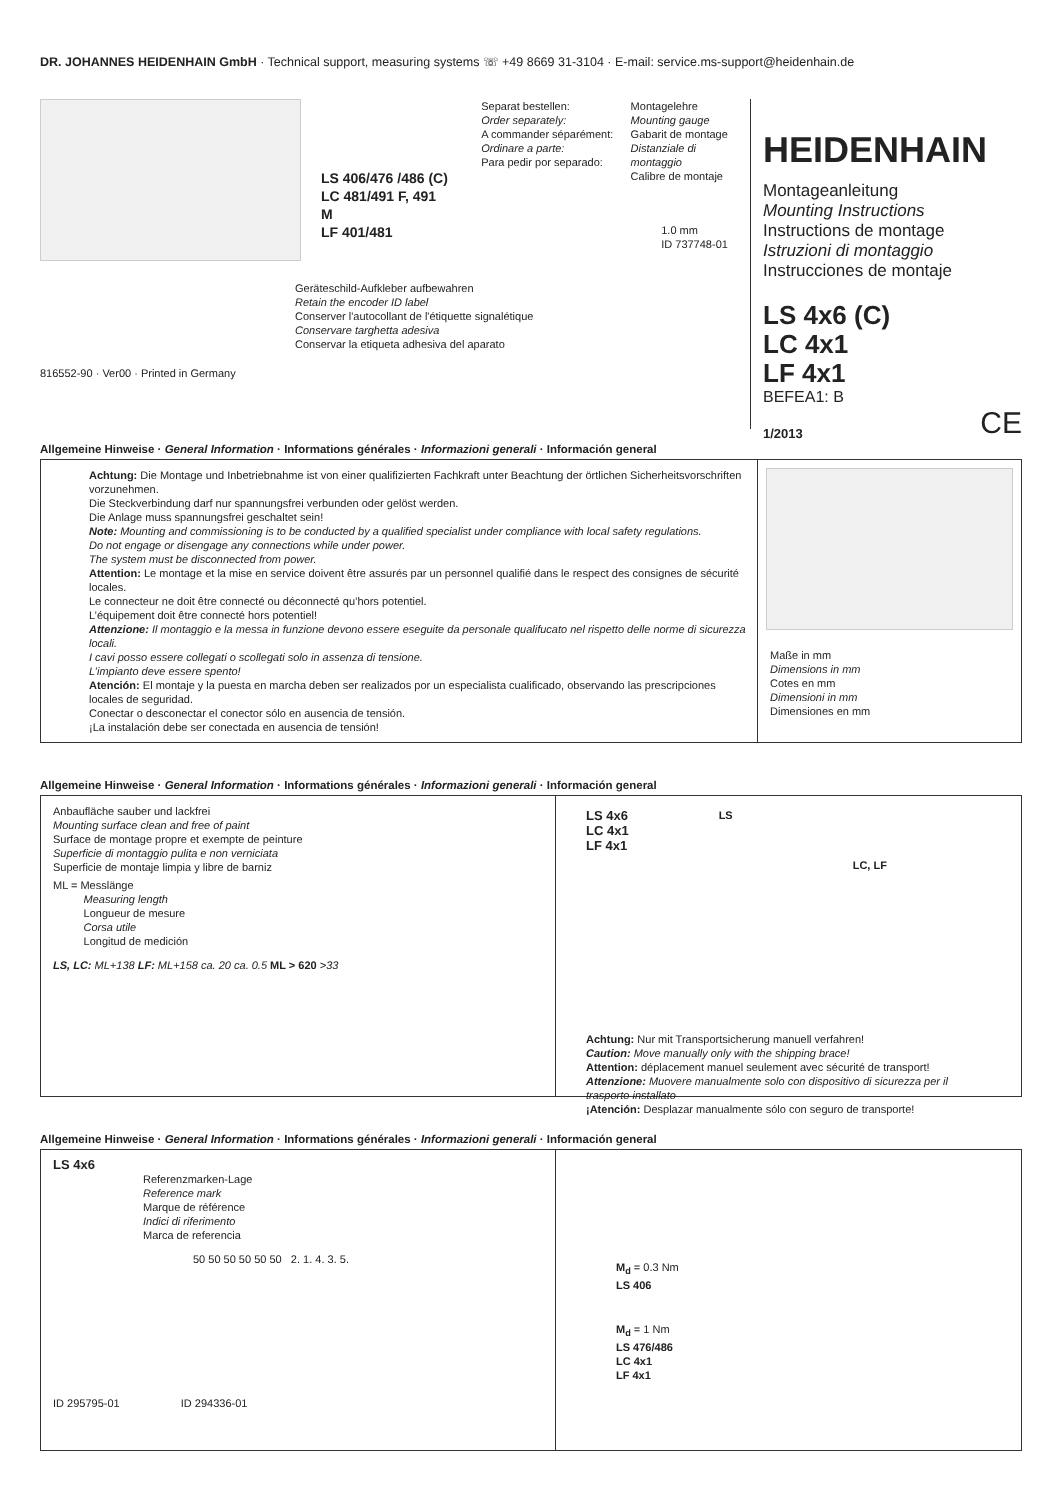DR. JOHANNES HEIDENHAIN GmbH · Technical support, measuring systems ☏ +49 8669 31-3104 · E-mail: service.ms-support@heidenhain.de
LS 406/476 /486 (C)
LC 481/491 F, 491 M
LF 401/481
Separat bestellen:
Order separately:
A commander séparément:
Ordinare a parte:
Para pedir por separado:
Montagelehre
Mounting gauge
Gabarit de montage
Distanziale di montaggio
Calibre de montaje
1.0 mm
ID 737748-01
Geräteschild-Aufkleber aufbewahren
Retain the encoder ID label
Conserver l'autocollant de l'étiquette signalétique
Conservare targhetta adesiva
Conservar la etiqueta adhesiva del aparato
816552-90 · Ver00 · Printed in Germany
HEIDENHAIN
Montageanleitung
Mounting Instructions
Instructions de montage
Istruzioni di montaggio
Instrucciones de montaje
LS 4x6 (C)
LC 4x1
LF 4x1
BEFEA1: B
1/2013 CE
Allgemeine Hinweise · General Information · Informations générales · Informazioni generali · Información general
Achtung: Die Montage und Inbetriebnahme ist von einer qualifizierten Fachkraft unter Beachtung der örtlichen Sicherheitsvorschriften vorzunehmen.
Die Steckverbindung darf nur spannungsfrei verbunden oder gelöst werden.
Die Anlage muss spannungsfrei geschaltet sein!
Note: Mounting and commissioning is to be conducted by a qualified specialist under compliance with local safety regulations.
Do not engage or disengage any connections while under power.
The system must be disconnected from power.
Attention: Le montage et la mise en service doivent être assurés par un personnel qualifié dans le respect des consignes de sécurité locales.
Le connecteur ne doit être connecté ou déconnecté qu’hors potentiel.
L’équipement doit être connecté hors potentiel!
Attenzione: Il montaggio e la messa in funzione devono essere eseguite da personale qualifucato nel rispetto delle norme di sicurezza locali.
I cavi posso essere collegati o scollegati solo in assenza di tensione.
L’impianto deve essere spento!
Atención: El montaje y la puesta en marcha deben ser realizados por un especialista cualificado, observando las prescripciones locales de seguridad.
Conectar o desconectar el conector sólo en ausencia de tensión.
¡La instalación debe ser conectada en ausencia de tensión!
Maße in mm
Dimensions in mm
Cotes en mm
Dimensioni in mm
Dimensiones en mm
Allgemeine Hinweise · General Information · Informations générales · Informazioni generali · Información general
Anbaufläche sauber und lackfrei
Mounting surface clean and free of paint
Surface de montage propre et exempte de peinture
Superficie di montaggio pulita e non verniciata
Superficie de montaje limpia y libre de barniz
ML = Messlänge
Measuring length
Longueur de mesure
Corsa utile
Longitud de medición
LS, LC: ML+138 LF: ML+158 ca. 20 ca. 0.5 ML > 620 >33
LS 4x6
LC 4x1
LF 4x1 LS LC, LF
Achtung: Nur mit Transportsicherung manuell verfahren!
Caution: Move manually only with the shipping brace!
Attention: déplacement manuel seulement avec sécurité de transport!
Attenzione: Muovere manualmente solo con dispositivo di sicurezza per il trasporto installato
¡Atención: Desplazar manualmente sólo con seguro de transporte!
Allgemeine Hinweise · General Information · Informations générales · Informazioni generali · Información general
LS 4x6
Referenzmarken-Lage
Reference mark
Marque de référence
Indici di riferimento
Marca de referencia
50 50 50 50 50 50 2. 1. 4. 3. 5.
ID 295795-01 ID 294336-01
M<sub>d</sub> = 0.3 Nm
LS 406
M<sub>d</sub> = 1 Nm
LS 476/486
LC 4x1
LF 4x1